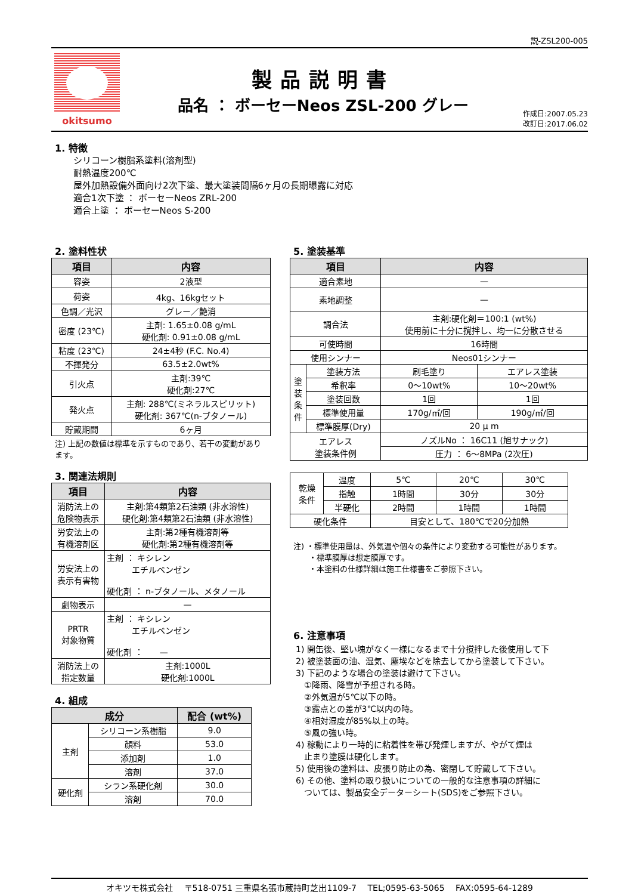説-ZSL200-005
okitsumo
製品説明書
品名 ： ボーセーNeos ZSL-200 グレー
作成日:2007.05.23
改訂日:2017.06.02
1. 特徴
シリコーン樹脂系塗料(溶剤型)
耐熱温度200℃
屋外加熱設備外面向け2次下塗、最大塗装間隔6ヶ月の長期曝露に対応
適合1次下塗 ： ボーセーNeos ZRL-200
適合上塗 ： ボーセーNeos S-200
2. 塗料性状
| 項目 | 内容 |
| --- | --- |
| 容姿 | 2液型 |
| 荷姿 | 4kg、16kgセット |
| 色調／光沢 | グレー／艶消 |
| 密度 (23℃) | 主剤: 1.65±0.08 g/mL 硬化剤: 0.91±0.08 g/mL |
| 粘度 (23℃) | 24±4秒 (F.C. No.4) |
| 不揮発分 | 63.5±2.0wt% |
| 引火点 | 主剤:39℃ 硬化剤:27℃ |
| 発火点 | 主剤: 288℃(ミネラルスピリット) 硬化剤: 367℃(n-ブタノール) |
| 貯蔵期間 | 6ヶ月 |
注) 上記の数値は標準を示すものであり、若干の変動があります。
3. 関連法規則
| 項目 | 内容 |
| --- | --- |
| 消防法上の 危険物表示 | 主剤:第4類第2石油類 (非水溶性) 硬化剤:第4類第2石油類 (非水溶性) |
| 労安法上の 有機溶剤区 | 主剤:第2種有機溶剤等 硬化剤:第2種有機溶剤等 |
| 労安法上の 表示有害物 | 主剤 ： キシレン エチルベンゼン 硬化剤 ： n-ブタノール、メタノール |
| 劇物表示 | — |
| PRTR 対象物質 | 主剤 ： キシレン エチルベンゼン 硬化剤 ： — |
| 消防法上の 指定数量 | 主剤:1000L 硬化剤:1000L |
4. 組成
| 成分 | | 配合 (wt%) |
| --- | --- | --- |
| 主剤 | シリコーン系樹脂 | 9.0 |
| | 顔料 | 53.0 |
| | 添加剤 | 1.0 |
| | 溶剤 | 37.0 |
| 硬化剤 | シラン系硬化剤 | 30.0 |
| | 溶剤 | 70.0 |
5. 塗装基準
| 項目 | | 内容 | |
| --- | --- | --- | --- |
| 適合素地 | | — | |
| 素地調整 | | — | |
| 調合法 | | 主剤:硬化剤＝100:1 (wt%) 使用前に十分に撹拌し、均一に分散させる | |
| 可使時間 | | 16時間 | |
| 使用シンナー | | Neos01シンナー | |
| 塗 装 条 件 | 塗装方法 | 刷毛塗り | エアレス塗装 |
| | 希釈率 | 0～10wt% | 10～20wt% |
| | 塗装回数 | 1回 | 1回 |
| | 標準使用量 | 170g/㎡/回 | 190g/㎡/回 |
| | 標準膜厚(Dry) | 20 μ m | |
| エアレス 塗装条件例 | | ノズルNo ： 16C11 (旭サナック) | |
| | | 圧力 ： 6～8MPa (2次圧) | |
| 乾燥 条件 | 温度 | 5℃ | 20℃ | 30℃ |
| | 指触 | 1時間 | 30分 | 30分 |
| | 半硬化 | 2時間 | 1時間 | 1時間 |
| 硬化条件 | | 目安として、180℃で20分加熱 | | |
注) ・標準使用量は、外気温や個々の条件により変動する可能性があります。
　　・標準膜厚は想定膜厚です。
　　・本塗料の仕様詳細は施工仕様書をご参照下さい。
6. 注意事項
1) 開缶後、堅い塊がなく一様になるまで十分撹拌した後使用して下
2) 被塗装面の油、湿気、塵埃などを除去してから塗装して下さい。
3) 下記のような場合の塗装は避けて下さい。
　①降雨、降雪が予想される時。
　②外気温が5℃以下の時。
　③露点との差が3℃以内の時。
　④相対湿度が85%以上の時。
　⑤風の強い時。
4) 稼動により一時的に粘着性を帯び発煙しますが、やがて煙は
　止まり塗膜は硬化します。
5) 使用後の塗料は、皮張り防止の為、密閉して貯蔵して下さい。
6) その他、塗料の取り扱いについての一般的な注意事項の詳細に
　ついては、製品安全データーシート(SDS)をご参照下さい。
オキツモ株式会社　 〒518-0751 三重県名張市蔵持町芝出1109-7　 TEL;0595-63-5065　 FAX:0595-64-1289